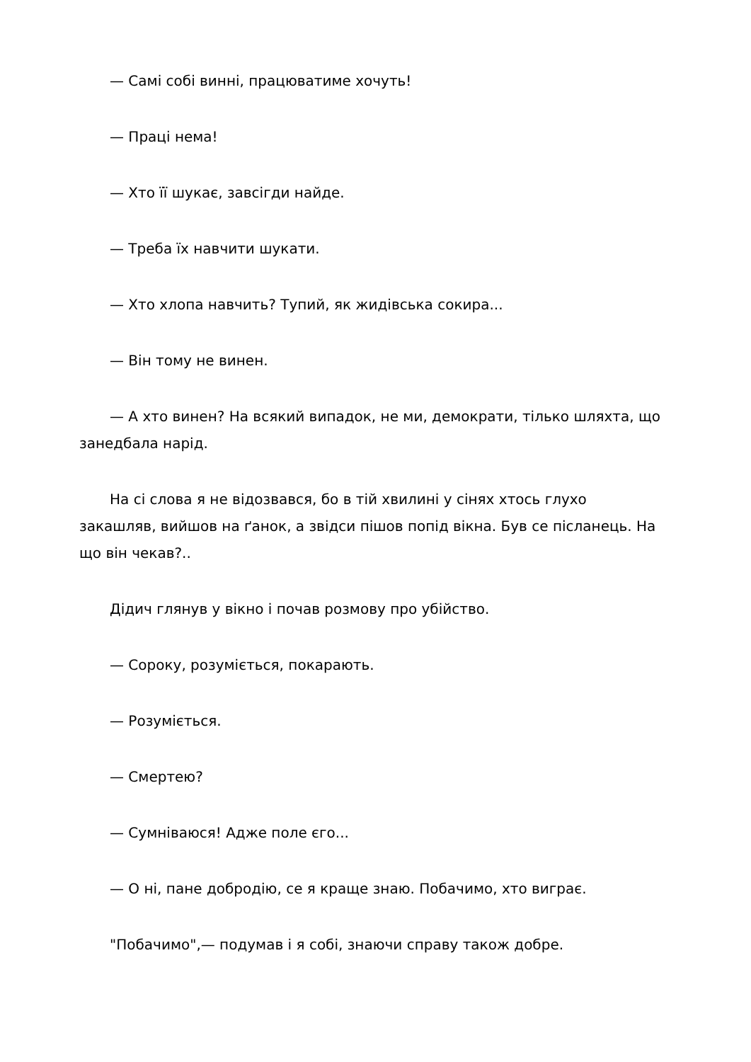— Самі собі винні, працюватиме хочуть!
— Праці нема!
— Хто її шукає, завсігди найде.
— Треба їх навчити шукати.
— Хто хлопа навчить? Тупий, як жидівська сокира...
— Він тому не винен.
— А хто винен? На всякий випадок, не ми, демократи, тілько шляхта, що занедбала нарід.
На сі слова я не відозвався, бо в тій хвилині у сінях хтось глухо закашляв, вийшов на ґанок, а звідси пішов попід вікна. Був се післанець. На що він чекав?..
Дідич глянув у вікно і почав розмову про убійство.
— Сороку, розуміється, покарають.
— Розуміється.
— Смертею?
— Сумніваюся! Адже поле єго...
— О ні, пане добродію, се я краще знаю. Побачимо, хто виграє.
"Побачимо",— подумав і я собі, знаючи справу також добре.